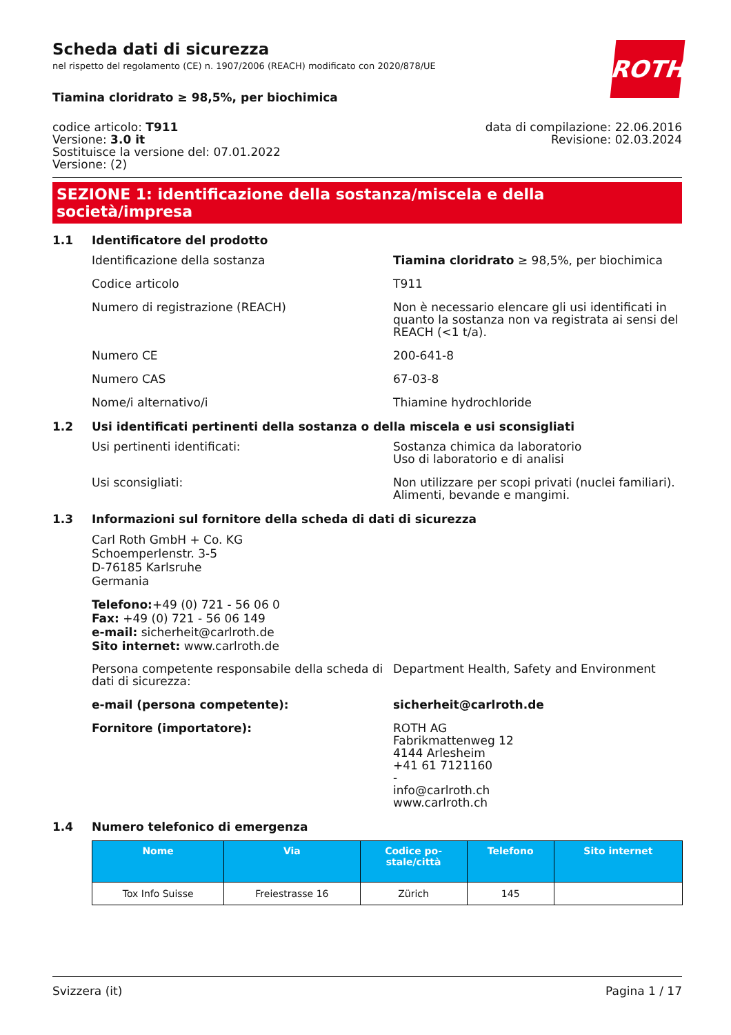ROTH
Scheda dati di sicurezza
nel rispetto del regolamento (CE) n. 1907/2006 (REACH) modificato con 2020/878/UE
Tiamina cloridrato ≥ 98,5%, per biochimica
codice articolo: T911
Versione: 3.0 it
Sostituisce la versione del: 07.01.2022
Versione: (2)
data di compilazione: 22.06.2016
Revisione: 02.03.2024
SEZIONE 1: identificazione della sostanza/miscela e della società/impresa
1.1 Identificatore del prodotto
Identificazione della sostanza Tiamina cloridrato ≥ 98,5%, per biochimica
Codice articolo T911
Numero di registrazione (REACH) Non è necessario elencare gli usi identificati in quanto la sostanza non va registrata ai sensi del REACH (<1 t/a).
Numero CE 200-641-8
Numero CAS 67-03-8
Nome/i alternativo/i Thiamine hydrochloride
1.2 Usi identificati pertinenti della sostanza o della miscela e usi sconsigliati
Usi pertinenti identificati: Sostanza chimica da laboratorio
Uso di laboratorio e di analisi
Usi sconsigliati: Non utilizzare per scopi privati (nuclei familiari).
Alimenti, bevande e mangimi.
1.3 Informazioni sul fornitore della scheda di dati di sicurezza
Carl Roth GmbH + Co. KG
Schoemperlenstr. 3-5
D-76185 Karlsruhe
Germania
Telefono:+49 (0) 721 - 56 06 0
Fax: +49 (0) 721 - 56 06 149
e-mail: sicherheit@carlroth.de
Sito internet: www.carlroth.de
Persona competente responsabile della scheda di dati di sicurezza:
Department Health, Safety and Environment
e-mail (persona competente): sicherheit@carlroth.de
Fornitore (importatore): ROTH AG
Fabrikmattenweg 12
4144 Arlesheim
+41 61 7121160
-
info@carlroth.ch
www.carlroth.ch
1.4 Numero telefonico di emergenza
| Nome | Via | Codice po- stale/città | Telefono | Sito internet |
| --- | --- | --- | --- | --- |
| Tox Info Suisse | Freiestrasse 16 | Zürich | 145 | |
Svizzera (it) Pagina 1 / 17